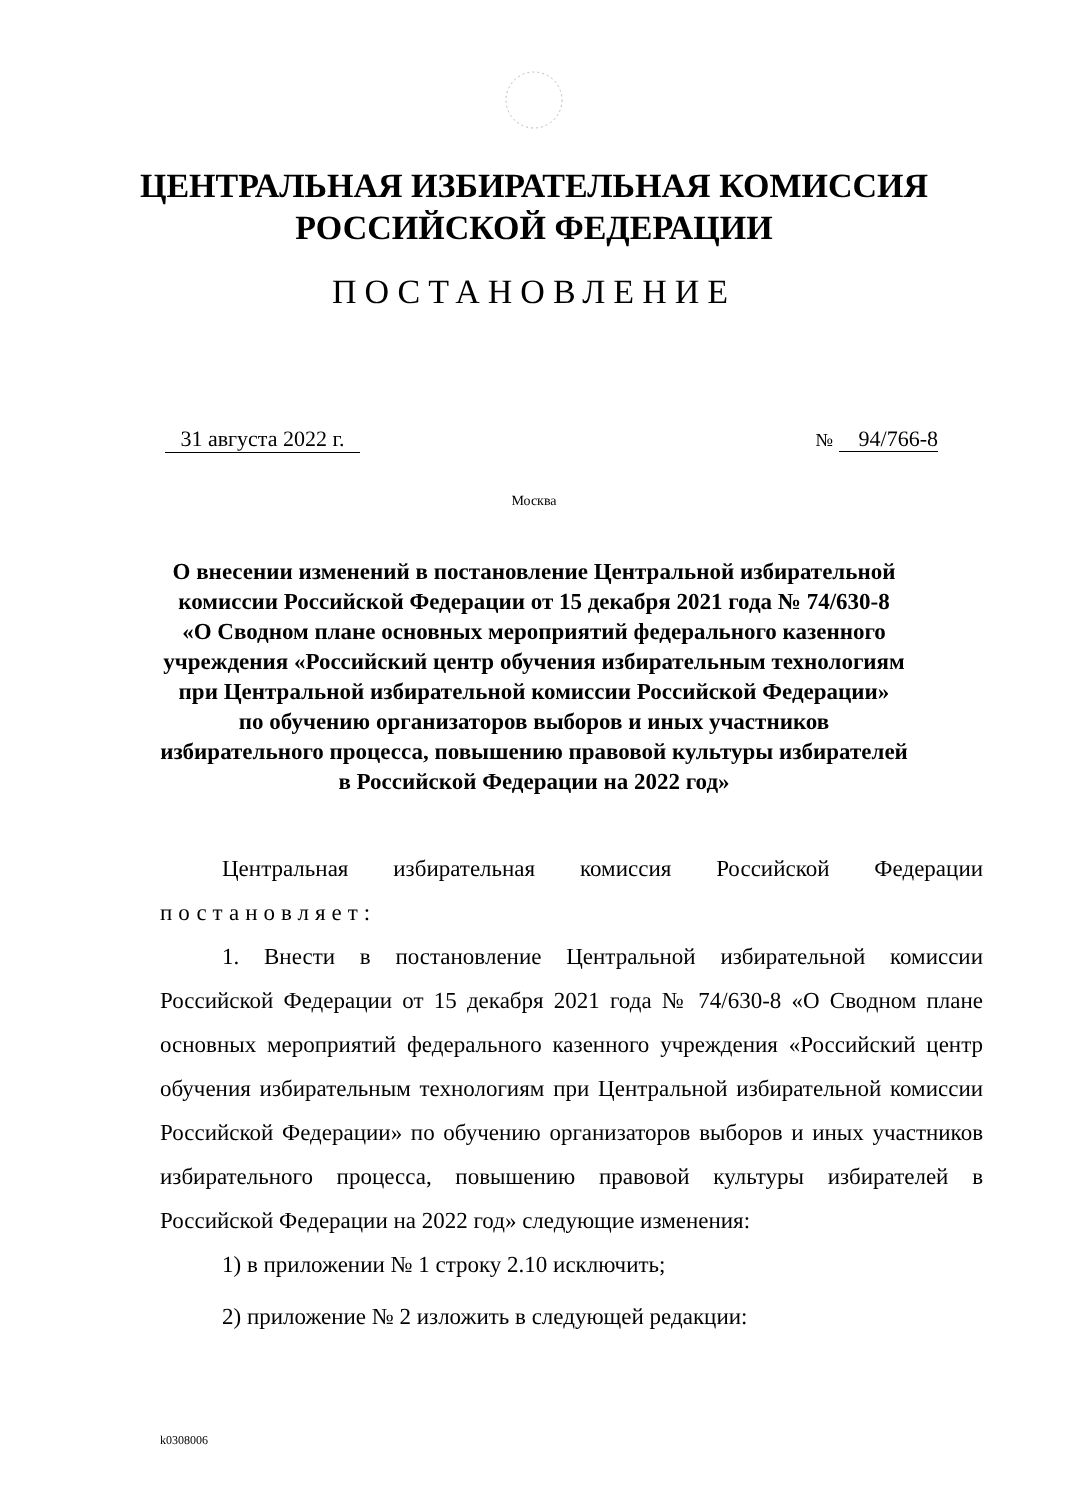ЦЕНТРАЛЬНАЯ ИЗБИРАТЕЛЬНАЯ КОМИССИЯ
РОССИЙСКОЙ ФЕДЕРАЦИИ
ПОСТАНОВЛЕНИЕ
31 августа 2022 г. № 94/766-8
Москва
О внесении изменений в постановление Центральной избирательной
комиссии Российской Федерации от 15 декабря 2021 года № 74/630-8
«О Сводном плане основных мероприятий федерального казенного
учреждения «Российский центр обучения избирательным технологиям
при Центральной избирательной комиссии Российской Федерации»
по обучению организаторов выборов и иных участников
избирательного процесса, повышению правовой культуры избирателей
в Российской Федерации на 2022 год»
Центральная избирательная комиссия Российской Федерации постановляет:
1. Внести в постановление Центральной избирательной комиссии Российской Федерации от 15 декабря 2021 года № 74/630-8 «О Сводном плане основных мероприятий федерального казенного учреждения «Российский центр обучения избирательным технологиям при Центральной избирательной комиссии Российской Федерации» по обучению организаторов выборов и иных участников избирательного процесса, повышению правовой культуры избирателей в Российской Федерации на 2022 год» следующие изменения:
1) в приложении № 1 строку 2.10 исключить;
2) приложение № 2 изложить в следующей редакции:
k0308006